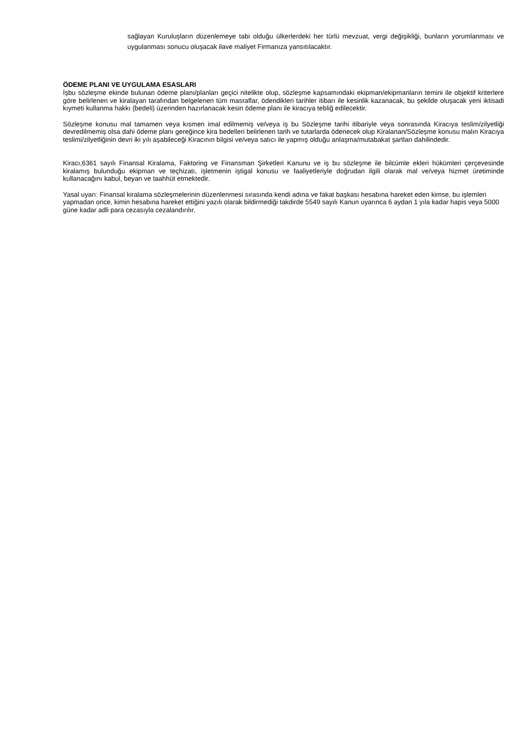sağlayan Kuruluşların düzenlemeye tabi olduğu ülkerlerdeki her türlü mevzuat, vergi değişikliği, bunların yorumlanması ve uygulanması sonucu oluşacak ilave maliyet Firmanıza yansıtılacaktır.
ÖDEME PLANI VE UYGULAMA ESASLARI
İşbu sözleşme ekinde bulunan ödeme planı/planları geçici nitelikte olup, sözleşme kapsamındaki ekipman/ekipmanların temini ile objektif kriterlere göre belirlenen ve kiralayan tarafından belgelenen tüm masraflar, ödendikleri tarihler itibarı ile kesinlik kazanacak, bu şekilde oluşacak yeni iktisadi kıymeti kullanma hakkı (bedeli) üzerinden hazırlanacak kesin ödeme planı ile kiracıya tebliğ edilecektir.
Sözleşme konusu mal tamamen veya kısmen imal edilmemiş ve/veya iş bu Sözleşme tarihi itibariyle veya sonrasında Kiracıya teslim/zilyetliği devredilmemiş olsa dahi ödeme planı gereğince kira bedelleri belirlenen tarih ve tutarlarda ödenecek olup Kiralanan/Sözleşme konusu malın Kiracıya teslimi/zilyetliğinin devri iki yılı aşabileceği Kiracının bilgisi ve/veya satıcı ile yapmış olduğu anlaşma/mutabakat şartları dahilindedir.
Kiracı,6361 sayılı Finansal Kiralama, Faktoring ve Finansman Şirketleri Kanunu ve iş bu sözleşme ile bilcümle ekleri hükümleri çerçevesinde kiralamış bulunduğu ekipman ve teçhizatı, işletmenin iştigal konusu ve faaliyetleriyle doğrudan ilgili olarak mal ve/veya hizmet üretiminde kullanacağını kabul, beyan ve taahhüt etmektedir.
Yasal uyarı: Finansal kiralama sözleşmelerinin düzenlenmesi sırasında kendi adına ve fakat başkası hesabına hareket eden kimse, bu işlemleri yapmadan once, kimin hesabına hareket ettiğini yazılı olarak bildirmediği takdirde 5549 sayılı Kanun uyarınca 6 aydan 1 yıla kadar hapis veya 5000 güne kadar adli para cezasıyla cezalandırılır.